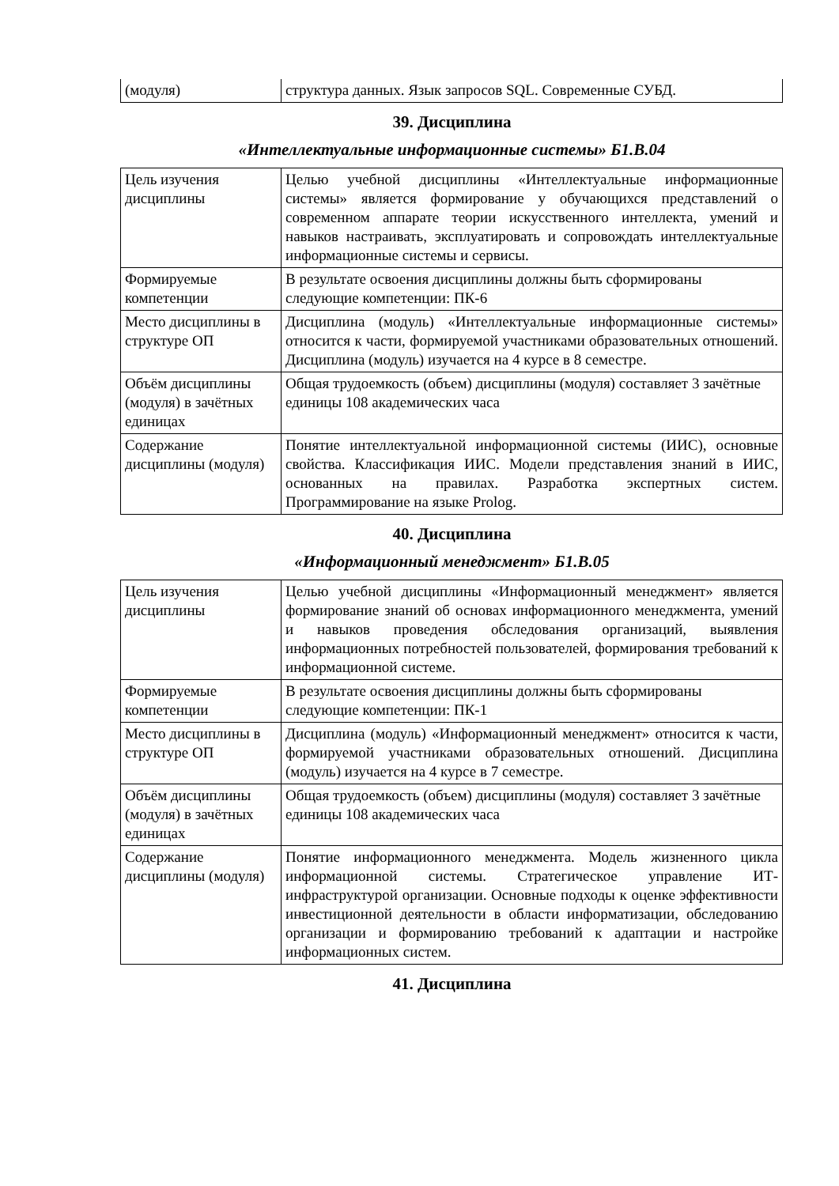| (модуля) | структура данных. Язык запросов SQL. Современные СУБД. |
39. Дисциплина
«Интеллектуальные информационные системы» Б1.В.04
| Цель изучения дисциплины | Целью учебной дисциплины «Интеллектуальные информационные системы» является формирование у обучающихся представлений о современном аппарате теории искусственного интеллекта, умений и навыков настраивать, эксплуатировать и сопровождать интеллектуальные информационные системы и сервисы. |
| Формируемые компетенции | В результате освоения дисциплины должны быть сформированы следующие компетенции: ПК-6 |
| Место дисциплины в структуре ОП | Дисциплина (модуль) «Интеллектуальные информационные системы» относится к части, формируемой участниками образовательных отношений. Дисциплина (модуль) изучается на 4 курсе в 8 семестре. |
| Объём дисциплины (модуля) в зачётных единицах | Общая трудоемкость (объем) дисциплины (модуля) составляет 3 зачётные единицы 108 академических часа |
| Содержание дисциплины (модуля) | Понятие интеллектуальной информационной системы (ИИС), основные свойства. Классификация ИИС. Модели представления знаний в ИИС, основанных на правилах. Разработка экспертных систем. Программирование на языке Prolog. |
40. Дисциплина
«Информационный менеджмент» Б1.В.05
| Цель изучения дисциплины | Целью учебной дисциплины «Информационный менеджмент» является формирование знаний об основах информационного менеджмента, умений и навыков проведения обследования организаций, выявления информационных потребностей пользователей, формирования требований к информационной системе. |
| Формируемые компетенции | В результате освоения дисциплины должны быть сформированы следующие компетенции: ПК-1 |
| Место дисциплины в структуре ОП | Дисциплина (модуль) «Информационный менеджмент» относится к части, формируемой участниками образовательных отношений. Дисциплина (модуль) изучается на 4 курсе в 7 семестре. |
| Объём дисциплины (модуля) в зачётных единицах | Общая трудоемкость (объем) дисциплины (модуля) составляет 3 зачётные единицы 108 академических часа |
| Содержание дисциплины (модуля) | Понятие информационного менеджмента. Модель жизненного цикла информационной системы. Стратегическое управление ИТ-инфраструктурой организации. Основные подходы к оценке эффективности инвестиционной деятельности в области информатизации, обследованию организации и формированию требований к адаптации и настройке информационных систем. |
41. Дисциплина